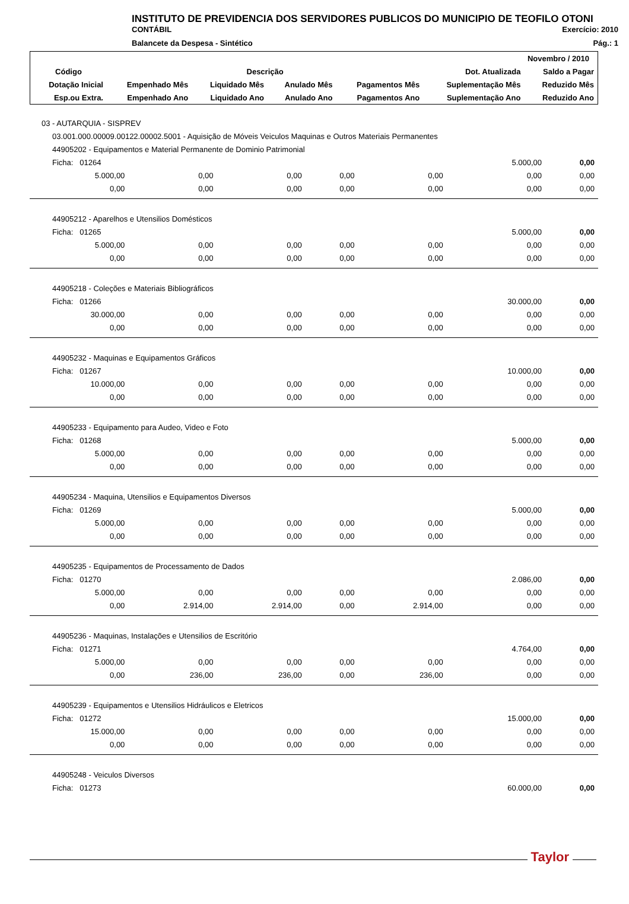INSTITUTO DE PREVIDENCIA DOS SERVIDORES PUBLICOS DO MUNICIPIO DE TEOFILO OTONI
CONTÁBIL Exercício: 2010
Balancete da Despesa - Sintético Pág.: 1
| Novembro / 2010 | | | | | | |
| --- | --- | --- | --- | --- | --- | --- |
| Código | Descrição | | | | Dot. Atualizada | Saldo a Pagar |
| Dotação Inicial | Empenhado Mês | Liquidado Mês | Anulado Mês | Pagamentos Mês | Suplementação Mês | Reduzido Mês |
| Esp.ou Extra. | Empenhado Ano | Liquidado Ano | Anulado Ano | Pagamentos Ano | Suplementação Ano | Reduzido Ano |
| 03 - AUTARQUIA - SISPREV | | | | | | |
| 03.001.000.00009.00122.00002.5001 - Aquisição de Móveis Veiculos Maquinas e Outros Materiais Permanentes | | | | | | |
| 44905202 - Equipamentos e Material Permanente de Dominio Patrimonial | | | | | | |
| Ficha: 01264 | | | | | 5.000,00 | 0,00 |
| 5.000,00 | 0,00 | 0,00 | 0,00 | 0,00 | 0,00 | 0,00 |
| 0,00 | 0,00 | 0,00 | 0,00 | 0,00 | 0,00 | 0,00 |
| 44905212 - Aparelhos e Utensilios Domésticos | | | | | | |
| Ficha: 01265 | | | | | 5.000,00 | 0,00 |
| 5.000,00 | 0,00 | 0,00 | 0,00 | 0,00 | 0,00 | 0,00 |
| 0,00 | 0,00 | 0,00 | 0,00 | 0,00 | 0,00 | 0,00 |
| 44905218 - Coleções e Materiais Bibliográficos | | | | | | |
| Ficha: 01266 | | | | | 30.000,00 | 0,00 |
| 30.000,00 | 0,00 | 0,00 | 0,00 | 0,00 | 0,00 | 0,00 |
| 0,00 | 0,00 | 0,00 | 0,00 | 0,00 | 0,00 | 0,00 |
| 44905232 - Maquinas e Equipamentos Gráficos | | | | | | |
| Ficha: 01267 | | | | | 10.000,00 | 0,00 |
| 10.000,00 | 0,00 | 0,00 | 0,00 | 0,00 | 0,00 | 0,00 |
| 0,00 | 0,00 | 0,00 | 0,00 | 0,00 | 0,00 | 0,00 |
| 44905233 - Equipamento para Audeo, Video e Foto | | | | | | |
| Ficha: 01268 | | | | | 5.000,00 | 0,00 |
| 5.000,00 | 0,00 | 0,00 | 0,00 | 0,00 | 0,00 | 0,00 |
| 0,00 | 0,00 | 0,00 | 0,00 | 0,00 | 0,00 | 0,00 |
| 44905234 - Maquina, Utensilios e Equipamentos Diversos | | | | | | |
| Ficha: 01269 | | | | | 5.000,00 | 0,00 |
| 5.000,00 | 0,00 | 0,00 | 0,00 | 0,00 | 0,00 | 0,00 |
| 0,00 | 0,00 | 0,00 | 0,00 | 0,00 | 0,00 | 0,00 |
| 44905235 - Equipamentos de Processamento de Dados | | | | | | |
| Ficha: 01270 | | | | | 2.086,00 | 0,00 |
| 5.000,00 | 0,00 | 0,00 | 0,00 | 0,00 | 0,00 | 0,00 |
| 0,00 | 2.914,00 | 2.914,00 | 0,00 | 2.914,00 | 0,00 | 0,00 |
| 44905236 - Maquinas, Instalações e Utensilios de Escritório | | | | | | |
| Ficha: 01271 | | | | | 4.764,00 | 0,00 |
| 5.000,00 | 0,00 | 0,00 | 0,00 | 0,00 | 0,00 | 0,00 |
| 0,00 | 236,00 | 236,00 | 0,00 | 236,00 | 0,00 | 0,00 |
| 44905239 - Equipamentos e Utensilios Hidráulicos e Eletricos | | | | | | |
| Ficha: 01272 | | | | | 15.000,00 | 0,00 |
| 15.000,00 | 0,00 | 0,00 | 0,00 | 0,00 | 0,00 | 0,00 |
| 0,00 | 0,00 | 0,00 | 0,00 | 0,00 | 0,00 | 0,00 |
| 44905248 - Veiculos Diversos | | | | | | |
| Ficha: 01273 | | | | | 60.000,00 | 0,00 |
Taylor